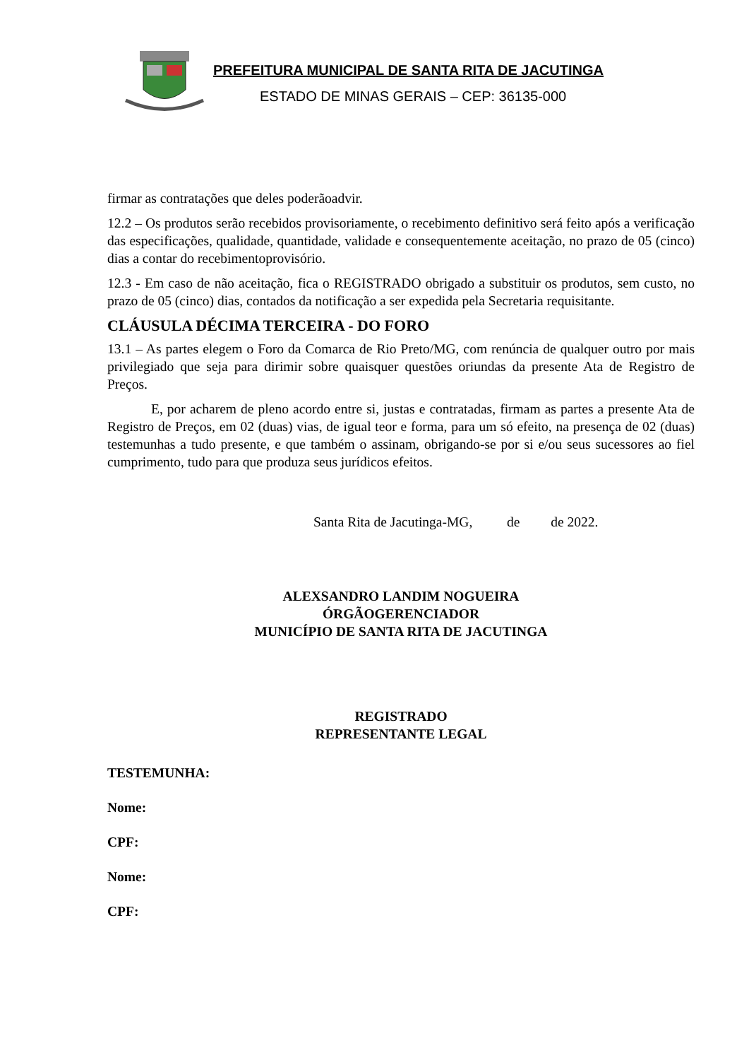PREFEITURA MUNICIPAL DE SANTA RITA DE JACUTINGA
ESTADO DE MINAS GERAIS – CEP: 36135-000
firmar as contratações que deles poderãoadvir.
12.2 – Os produtos serão recebidos provisoriamente, o recebimento definitivo será feito após a verificação das especificações, qualidade, quantidade, validade e consequentemente aceitação, no prazo de 05 (cinco) dias a contar do recebimentoprovisório.
12.3 - Em caso de não aceitação, fica o REGISTRADO obrigado a substituir os produtos, sem custo, no prazo de 05 (cinco) dias, contados da notificação a ser expedida pela Secretaria requisitante.
CLÁUSULA DÉCIMA TERCEIRA - DO FORO
13.1 – As partes elegem o Foro da Comarca de Rio Preto/MG, com renúncia de qualquer outro por mais privilegiado que seja para dirimir sobre quaisquer questões oriundas da presente Ata de Registro de Preços.
E, por acharem de pleno acordo entre si, justas e contratadas, firmam as partes a presente Ata de Registro de Preços, em 02 (duas) vias, de igual teor e forma, para um só efeito, na presença de 02 (duas) testemunhas a tudo presente, e que também o assinam, obrigando-se por si e/ou seus sucessores ao fiel cumprimento, tudo para que produza seus jurídicos efeitos.
Santa Rita de Jacutinga-MG, de de 2022.
ALEXSANDRO LANDIM NOGUEIRA
ÓRGÃOGERENCIADOR
MUNICÍPIO DE SANTA RITA DE JACUTINGA
REGISTRADO
REPRESENTANTE LEGAL
TESTEMUNHA:
Nome:
CPF:
Nome:
CPF: